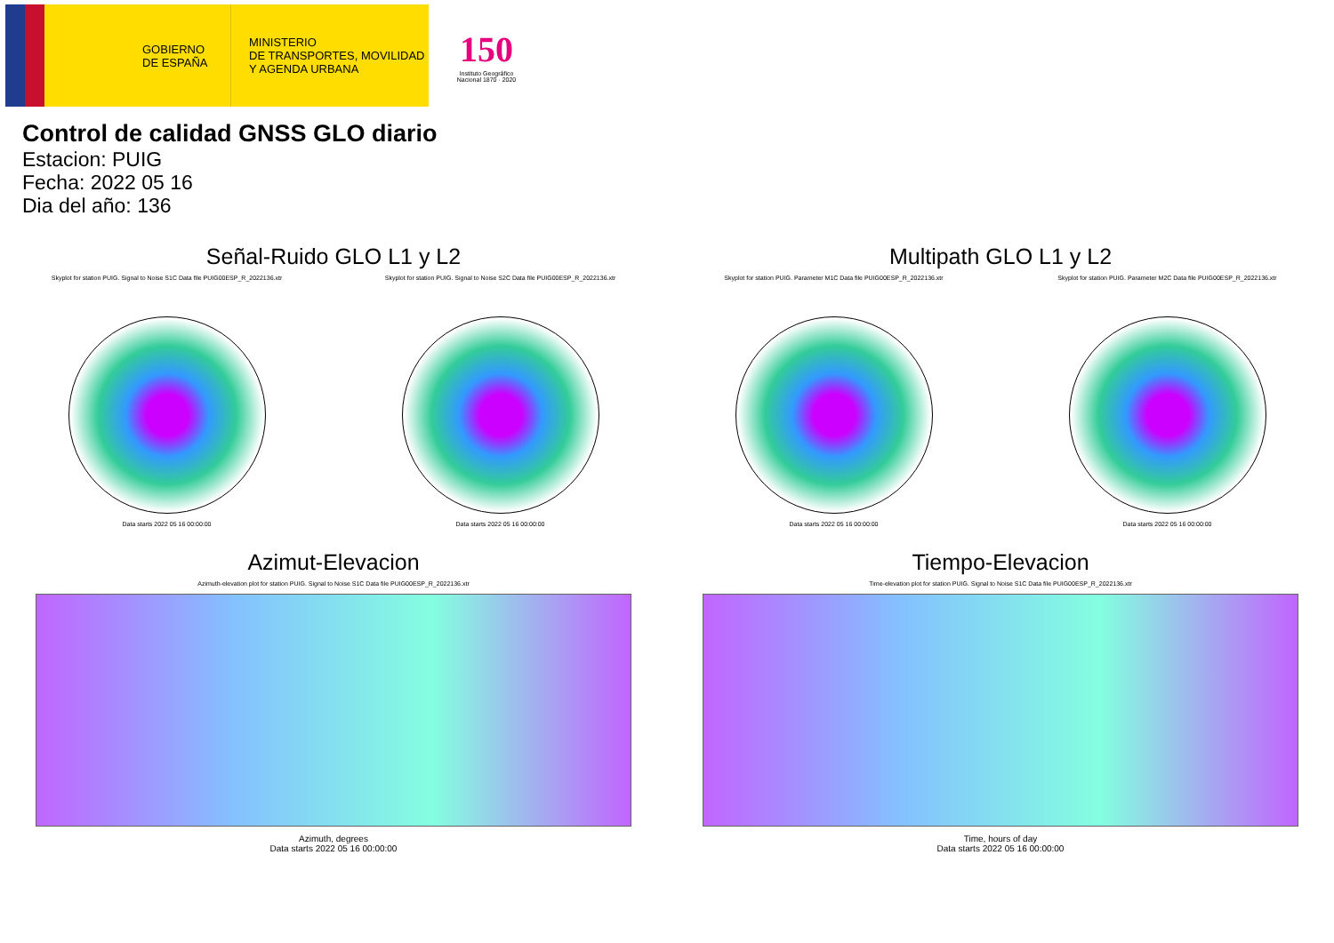GOBIERNO
DE ESPAÑA
MINISTERIO
DE TRANSPORTES, MOVILIDAD
Y AGENDA URBANA
150
Instituto Geográfico Nacional 1870 · 2020
Control de calidad GNSS GLO diario
Estacion: PUIG
Fecha: 2022 05 16
Dia del año: 136
Señal-Ruido GLO L1 y L2
Skyplot for station PUIG. Signal to Noise S1C Data file PUIG00ESP_R_2022136.xtr
Data starts 2022 05 16 00:00:00
Skyplot for station PUIG. Signal to Noise S2C Data file PUIG00ESP_R_2022136.xtr
Data starts 2022 05 16 00:00:00
Multipath GLO L1 y L2
Skyplot for station PUIG. Parameter M1C Data file PUIG00ESP_R_2022136.xtr
Data starts 2022 05 16 00:00:00
Skyplot for station PUIG. Parameter M2C Data file PUIG00ESP_R_2022136.xtr
Data starts 2022 05 16 00:00:00
Azimut-Elevacion
Azimuth-elevation plot for station PUIG. Signal to Noise S1C Data file PUIG00ESP_R_2022136.xtr
Azimuth, degrees
Data starts 2022 05 16 00:00:00
Tiempo-Elevacion
Time-elevation plot for station PUIG. Signal to Noise S1C Data file PUIG00ESP_R_2022136.xtr
Time, hours of day
Data starts 2022 05 16 00:00:00